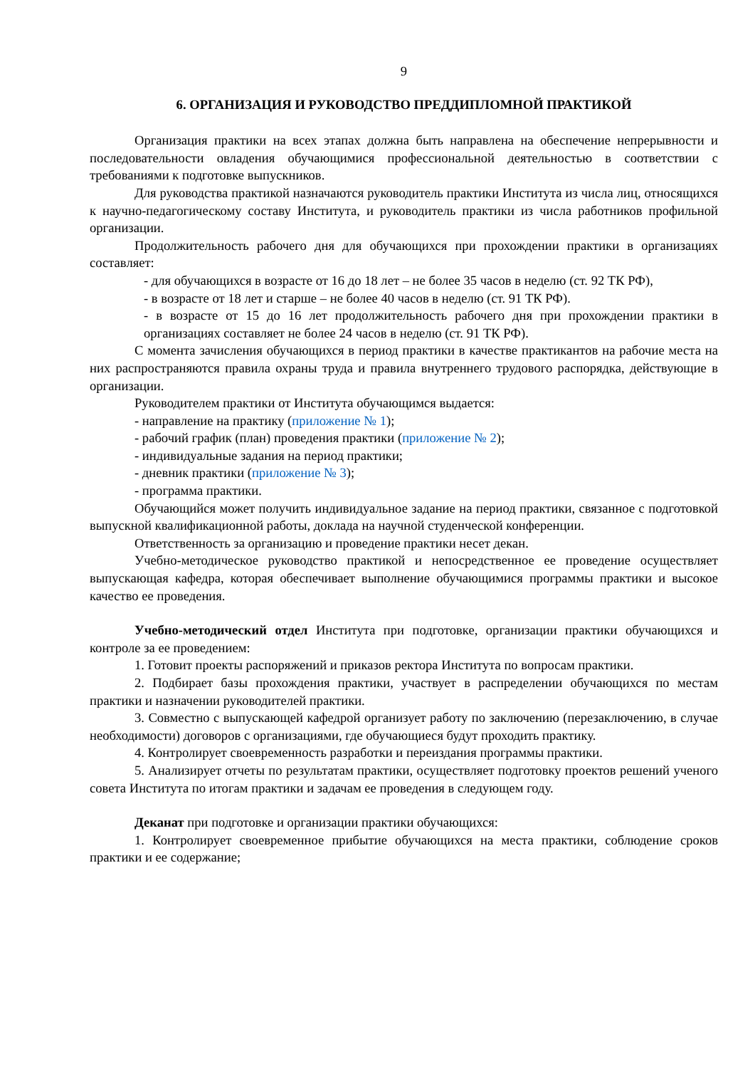9
6. ОРГАНИЗАЦИЯ И РУКОВОДСТВО ПРЕДДИПЛОМНОЙ ПРАКТИКОЙ
Организация практики на всех этапах должна быть направлена на обеспечение непрерывности и последовательности овладения обучающимися профессиональной деятельностью в соответствии с требованиями к подготовке выпускников.
Для руководства практикой назначаются руководитель практики Института из числа лиц, относящихся к научно-педагогическому составу Института, и руководитель практики из числа работников профильной организации.
Продолжительность рабочего дня для обучающихся при прохождении практики в организациях составляет:
- для обучающихся в возрасте от 16 до 18 лет – не более 35 часов в неделю (ст. 92 ТК РФ),
- в возрасте от 18 лет и старше – не более 40 часов в неделю (ст. 91 ТК РФ).
- в возрасте от 15 до 16 лет продолжительность рабочего дня при прохождении практики в организациях составляет не более 24 часов в неделю (ст. 91 ТК РФ).
С момента зачисления обучающихся в период практики в качестве практикантов на рабочие места на них распространяются правила охраны труда и правила внутреннего трудового распорядка, действующие в организации.
Руководителем практики от Института обучающимся выдается:
- направление на практику (приложение № 1);
- рабочий график (план) проведения практики (приложение № 2);
- индивидуальные задания на период практики;
- дневник практики (приложение № 3);
- программа практики.
Обучающийся может получить индивидуальное задание на период практики, связанное с подготовкой выпускной квалификационной работы, доклада на научной студенческой конференции.
Ответственность за организацию и проведение практики несет декан.
Учебно-методическое руководство практикой и непосредственное ее проведение осуществляет выпускающая кафедра, которая обеспечивает выполнение обучающимися программы практики и высокое качество ее проведения.
Учебно-методический отдел Института при подготовке, организации практики обучающихся и контроле за ее проведением:
1. Готовит проекты распоряжений и приказов ректора Института по вопросам практики.
2. Подбирает базы прохождения практики, участвует в распределении обучающихся по местам практики и назначении руководителей практики.
3. Совместно с выпускающей кафедрой организует работу по заключению (перезаключению, в случае необходимости) договоров с организациями, где обучающиеся будут проходить практику.
4. Контролирует своевременность разработки и переиздания программы практики.
5. Анализирует отчеты по результатам практики, осуществляет подготовку проектов решений ученого совета Института по итогам практики и задачам ее проведения в следующем году.
Деканат при подготовке и организации практики обучающихся:
1. Контролирует своевременное прибытие обучающихся на места практики, соблюдение сроков практики и ее содержание;